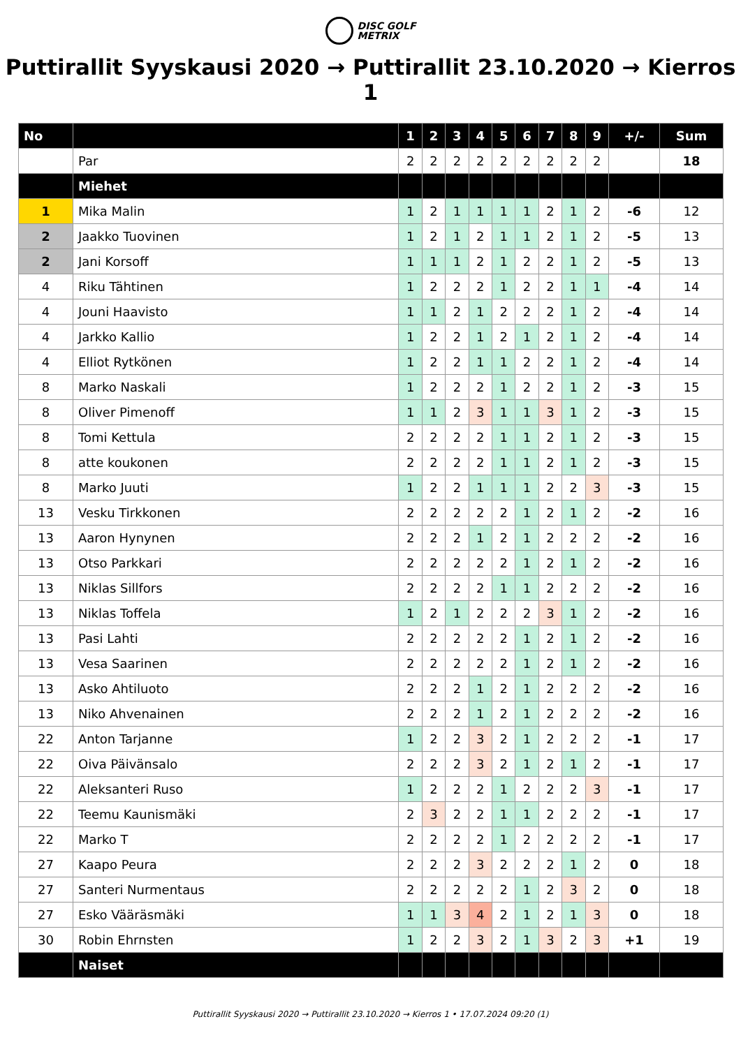DISC GOLF
METRIX
Puttirallit Syyskausi 2020 → Puttirallit 23.10.2020 → Kierros 1
| No | | 1 | 2 | 3 | 4 | 5 | 6 | 7 | 8 | 9 | +/- | Sum |
| --- | --- | --- | --- | --- | --- | --- | --- | --- | --- | --- | --- | --- |
| | Par | 2 | 2 | 2 | 2 | 2 | 2 | 2 | 2 | 2 | | 18 |
| | Miehet | | | | | | | | | | | |
| 1 | Mika Malin | 1 | 2 | 1 | 1 | 1 | 1 | 2 | 1 | 2 | -6 | 12 |
| 2 | Jaakko Tuovinen | 1 | 2 | 1 | 2 | 1 | 1 | 2 | 1 | 2 | -5 | 13 |
| 2 | Jani Korsoff | 1 | 1 | 1 | 2 | 1 | 2 | 2 | 1 | 2 | -5 | 13 |
| 4 | Riku Tähtinen | 1 | 2 | 2 | 2 | 1 | 2 | 2 | 1 | 1 | -4 | 14 |
| 4 | Jouni Haavisto | 1 | 1 | 2 | 1 | 2 | 2 | 2 | 1 | 2 | -4 | 14 |
| 4 | Jarkko Kallio | 1 | 2 | 2 | 1 | 2 | 1 | 2 | 1 | 2 | -4 | 14 |
| 4 | Elliot Rytkönen | 1 | 2 | 2 | 1 | 1 | 2 | 2 | 1 | 2 | -4 | 14 |
| 8 | Marko Naskali | 1 | 2 | 2 | 2 | 1 | 2 | 2 | 1 | 2 | -3 | 15 |
| 8 | Oliver Pimenoff | 1 | 1 | 2 | 3 | 1 | 1 | 3 | 1 | 2 | -3 | 15 |
| 8 | Tomi Kettula | 2 | 2 | 2 | 2 | 1 | 1 | 2 | 1 | 2 | -3 | 15 |
| 8 | atte koukonen | 2 | 2 | 2 | 2 | 1 | 1 | 2 | 1 | 2 | -3 | 15 |
| 8 | Marko Juuti | 1 | 2 | 2 | 1 | 1 | 1 | 2 | 2 | 3 | -3 | 15 |
| 13 | Vesku Tirkkonen | 2 | 2 | 2 | 2 | 2 | 1 | 2 | 1 | 2 | -2 | 16 |
| 13 | Aaron Hynynen | 2 | 2 | 2 | 1 | 2 | 1 | 2 | 2 | 2 | -2 | 16 |
| 13 | Otso Parkkari | 2 | 2 | 2 | 2 | 2 | 1 | 2 | 1 | 2 | -2 | 16 |
| 13 | Niklas Sillfors | 2 | 2 | 2 | 2 | 1 | 1 | 2 | 2 | 2 | -2 | 16 |
| 13 | Niklas Toffela | 1 | 2 | 1 | 2 | 2 | 2 | 3 | 1 | 2 | -2 | 16 |
| 13 | Pasi Lahti | 2 | 2 | 2 | 2 | 2 | 1 | 2 | 1 | 2 | -2 | 16 |
| 13 | Vesa Saarinen | 2 | 2 | 2 | 2 | 2 | 1 | 2 | 1 | 2 | -2 | 16 |
| 13 | Asko Ahtiluoto | 2 | 2 | 2 | 1 | 2 | 1 | 2 | 2 | 2 | -2 | 16 |
| 13 | Niko Ahvenainen | 2 | 2 | 2 | 1 | 2 | 1 | 2 | 2 | 2 | -2 | 16 |
| 22 | Anton Tarjanne | 1 | 2 | 2 | 3 | 2 | 1 | 2 | 2 | 2 | -1 | 17 |
| 22 | Oiva Päivänsalo | 2 | 2 | 2 | 3 | 2 | 1 | 2 | 1 | 2 | -1 | 17 |
| 22 | Aleksanteri Ruso | 1 | 2 | 2 | 2 | 1 | 2 | 2 | 2 | 3 | -1 | 17 |
| 22 | Teemu Kaunismäki | 2 | 3 | 2 | 2 | 1 | 1 | 2 | 2 | 2 | -1 | 17 |
| 22 | Marko T | 2 | 2 | 2 | 2 | 1 | 2 | 2 | 2 | 2 | -1 | 17 |
| 27 | Kaapo Peura | 2 | 2 | 2 | 3 | 2 | 2 | 2 | 1 | 2 | 0 | 18 |
| 27 | Santeri Nurmentaus | 2 | 2 | 2 | 2 | 2 | 1 | 2 | 3 | 2 | 0 | 18 |
| 27 | Esko Vääräsmäki | 1 | 1 | 3 | 4 | 2 | 1 | 2 | 1 | 3 | 0 | 18 |
| 30 | Robin Ehrnsten | 1 | 2 | 2 | 3 | 2 | 1 | 3 | 2 | 3 | +1 | 19 |
| | Naiset | | | | | | | | | | | |
Puttirallit Syyskausi 2020 → Puttirallit 23.10.2020 → Kierros 1 • 17.07.2024 09:20 (1)